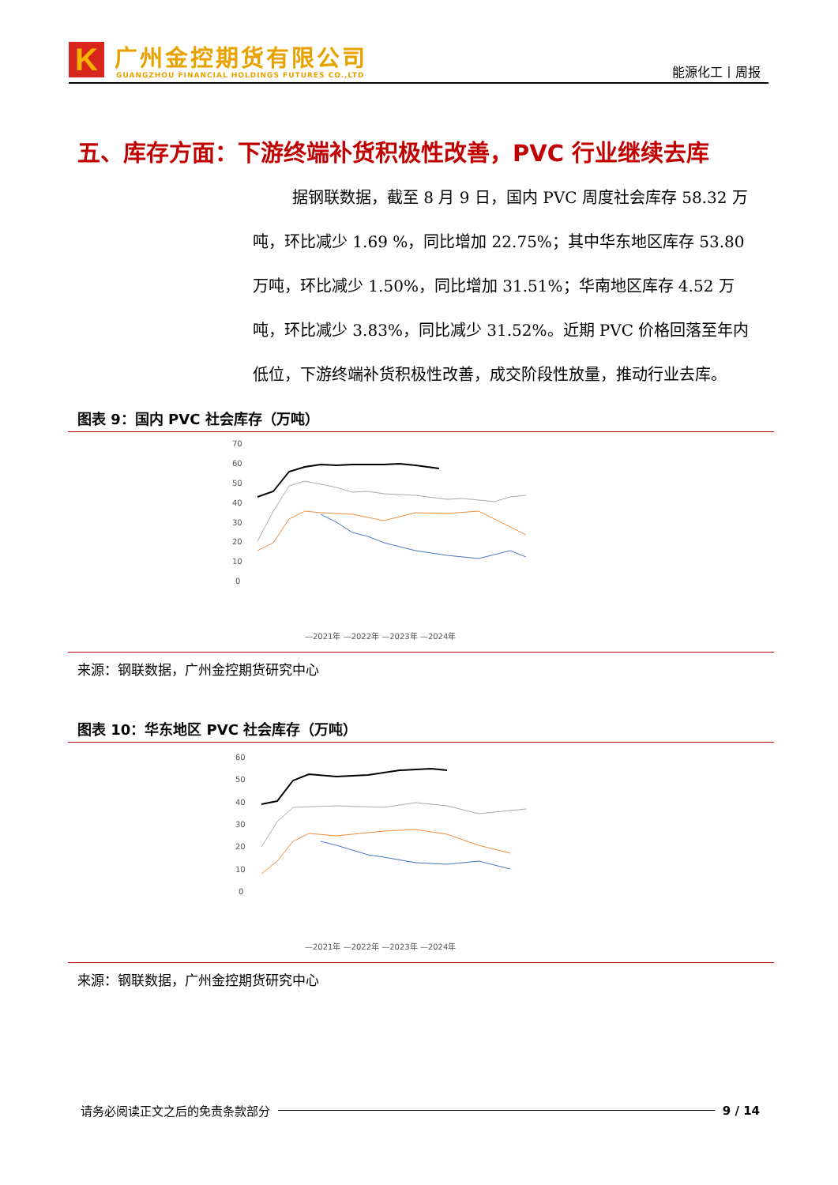K 广州金控期货有限公司
GUANGZHOU FINANCIAL HOLDINGS FUTURES CO.,LTD
能源化工丨周报
五、库存方面：下游终端补货积极性改善，PVC 行业继续去库
据钢联数据，截至 8 月 9 日，国内 PVC 周度社会库存 58.32 万吨，环比减少 1.69 %，同比增加 22.75%；其中华东地区库存 53.80 万吨，环比减少 1.50%，同比增加 31.51%；华南地区库存 4.52 万吨，环比减少 3.83%，同比减少 31.52%。近期 PVC 价格回落至年内低位，下游终端补货积极性改善，成交阶段性放量，推动行业去库。
图表 9：国内 PVC 社会库存（万吨）
70
60
50
40
30
20
10
0
—2021年 —2022年 —2023年 —2024年
来源：钢联数据，广州金控期货研究中心
图表 10：华东地区 PVC 社会库存（万吨）
60
50
40
30
20
10
0
—2021年 —2022年 —2023年 —2024年
来源：钢联数据，广州金控期货研究中心
请务必阅读正文之后的免责条款部分 9 / 14